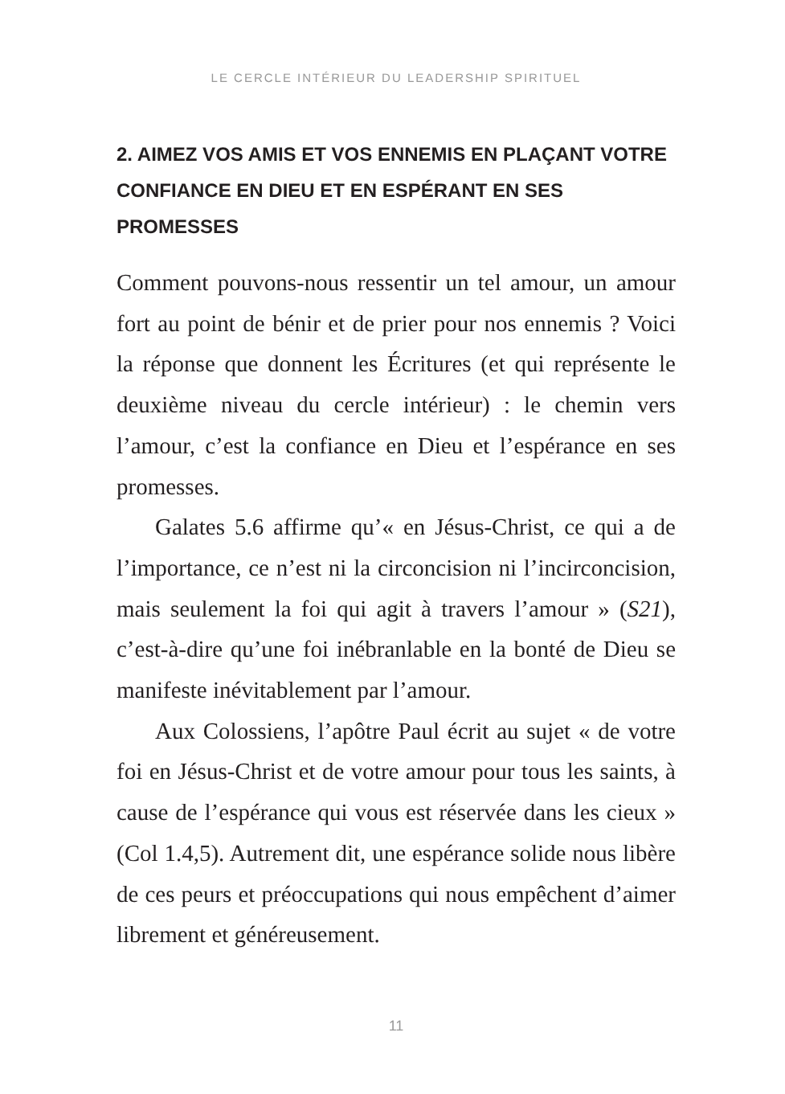LE CERCLE INTÉRIEUR DU LEADERSHIP SPIRITUEL
2. AIMEZ VOS AMIS ET VOS ENNEMIS EN PLAÇANT VOTRE CONFIANCE EN DIEU ET EN ESPÉRANT EN SES PROMESSES
Comment pouvons-nous ressentir un tel amour, un amour fort au point de bénir et de prier pour nos ennemis ? Voici la réponse que donnent les Écritures (et qui représente le deuxième niveau du cercle intérieur) : le chemin vers l’amour, c’est la confiance en Dieu et l’espérance en ses promesses.
Galates 5.6 affirme qu’« en Jésus-Christ, ce qui a de l’importance, ce n’est ni la circoncision ni l’incirconcision, mais seulement la foi qui agit à travers l’amour » (S21), c’est-à-dire qu’une foi inébranlable en la bonté de Dieu se manifeste inévitablement par l’amour.
Aux Colossiens, l’apôtre Paul écrit au sujet « de votre foi en Jésus-Christ et de votre amour pour tous les saints, à cause de l’espérance qui vous est réservée dans les cieux » (Col 1.4,5). Autrement dit, une espérance solide nous libère de ces peurs et préoccupations qui nous empêchent d’aimer librement et généreusement.
11